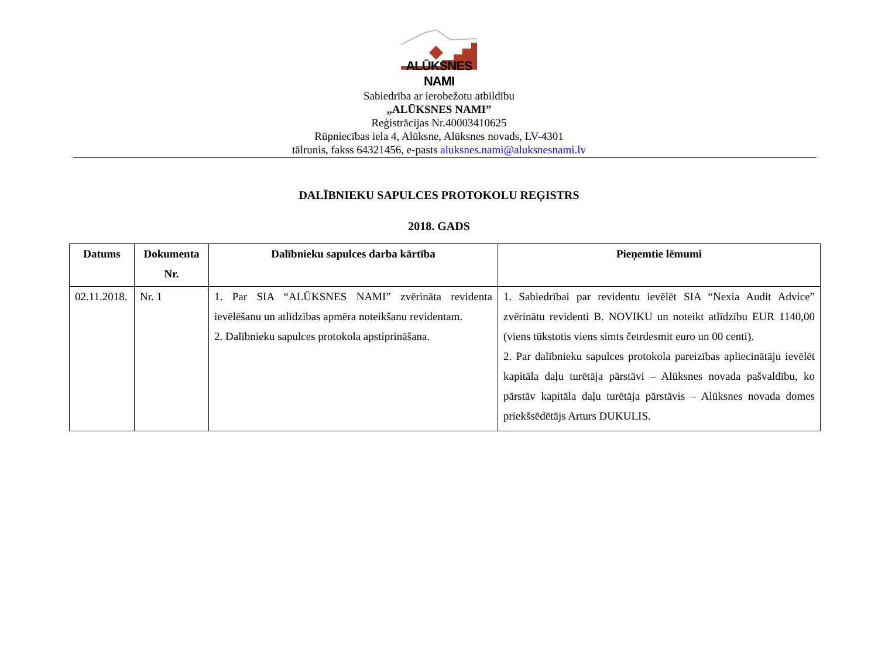ALŪKSNES NAMI
Sabiedrība ar ierobežotu atbildību
„ALŪKSNES NAMI”
Reģistrācijas Nr.40003410625
Rūpniecības iela 4, Alūksne, Alūksnes novads, LV-4301
tālrunis, fakss 64321456, e-pasts aluksnes.nami@aluksnesnami.lv
DALĪBNIEKU SAPULCES PROTOKOLU REĢISTRS
2018. GADS
| Datums | Dokumenta Nr. | Dalībnieku sapulces darba kārtība | Pieņemtie lēmumi |
| --- | --- | --- | --- |
| 02.11.2018. | Nr. 1 | 1. Par SIA “ALŪKSNES NAMI” zvērināta revidenta ievēlēšanu un atlīdzības apmēra noteikšanu revidentam. 2. Dalībnieku sapulces protokola apstiprināšana. | 1. Sabiedrībai par revidentu ievēlēt SIA “Nexia Audit Advice” zvērinātu revidenti B. NOVIKU un noteikt atlīdzību EUR 1140,00 (viens tūkstotis viens simts četrdesmit euro un 00 centi). 2. Par dalībnieku sapulces protokola pareizības apliecinātāju ievēlēt kapitāla daļu turētāja pārstāvi – Alūksnes novada pašvaldību, ko pārstāv kapitāla daļu turētāja pārstāvis – Alūksnes novada domes priekšsēdētājs Arturs DUKULIS. |